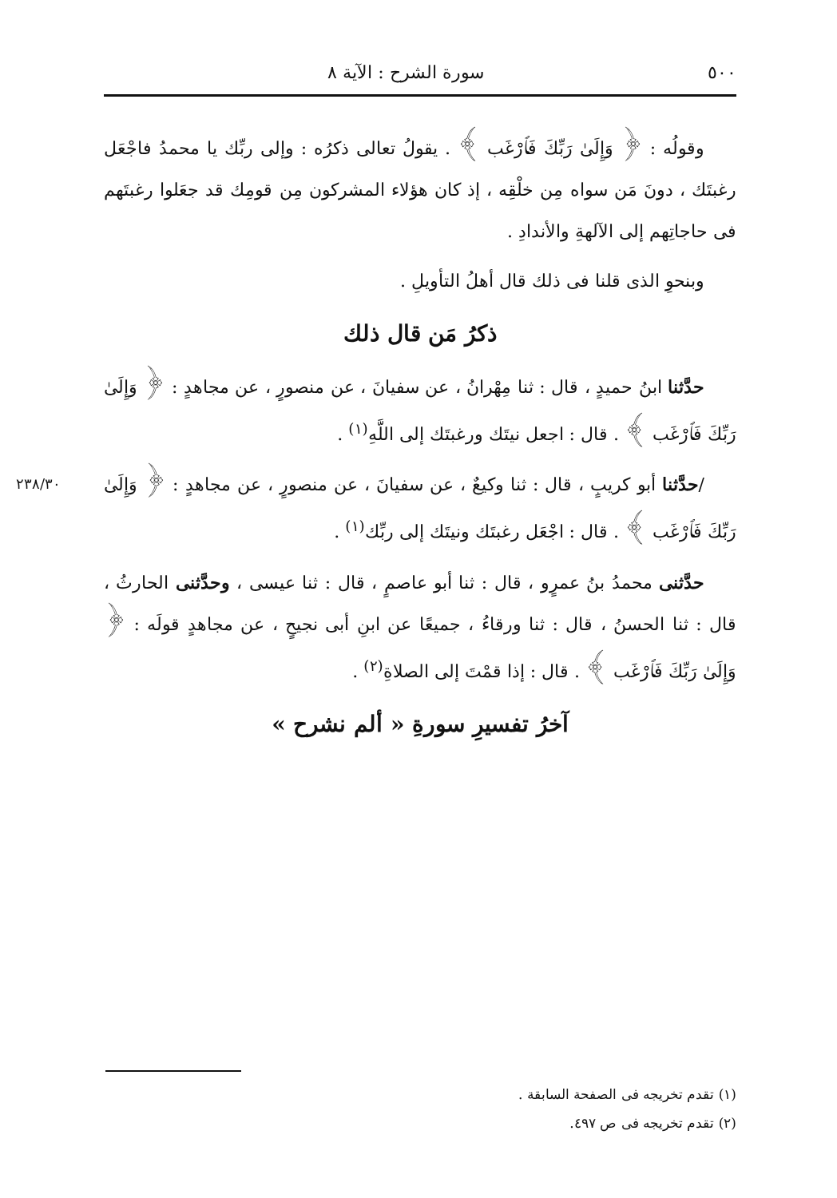٥٠٠ سورة الشرح : الآية ٨
وقولُه : ﴿ وَإِلَىٰ رَبِّكَ فَٱرْغَب ﴾ . يقولُ تعالى ذكرُه : وإلى ربِّك يا محمدُ فاجْعَل رغبتَك ، دونَ مَن سواه مِن خلْقِه ، إذ كان هؤلاء المشركون مِن قومِك قد جعَلوا رغبتَهم فى حاجاتِهم إلى الآلهةِ والأندادِ .
وبنحوِ الذى قلنا فى ذلك قال أهلُ التأويلِ .
ذكرُ مَن قال ذلك
حدَّثنا ابنُ حميدٍ ، قال : ثنا مِهْرانُ ، عن سفيانَ ، عن منصورٍ ، عن مجاهدٍ : ﴿ وَإِلَىٰ رَبِّكَ فَٱرْغَب ﴾ . قال : اجعل نيتَك ورغبتَك إلى اللَّهِ<sup>(١)</sup> .
٢٣٨/٣٠ /حدَّثنا أبو كريبٍ ، قال : ثنا وكيعٌ ، عن سفيانَ ، عن منصورٍ ، عن مجاهدٍ : ﴿ وَإِلَىٰ رَبِّكَ فَٱرْغَب ﴾ . قال : اجْعَل رغبتَك ونيتَك إلى ربِّك<sup>(١)</sup> .
حدَّثنى محمدُ بنُ عمرٍو ، قال : ثنا أبو عاصمٍ ، قال : ثنا عيسى ، وحدَّثنى الحارثُ ، قال : ثنا الحسنُ ، قال : ثنا ورقاءُ ، جميعًا عن ابنِ أبى نجيحٍ ، عن مجاهدٍ قولَه : ﴿ وَإِلَىٰ رَبِّكَ فَٱرْغَب ﴾ . قال : إذا قمْتَ إلى الصلاةِ<sup>(٢)</sup> .
آخرُ تفسيرِ سورةِ « ألم نشرح »
(١) تقدم تخريجه فى الصفحة السابقة .
(٢) تقدم تخريجه فى ص ٤٩٧.